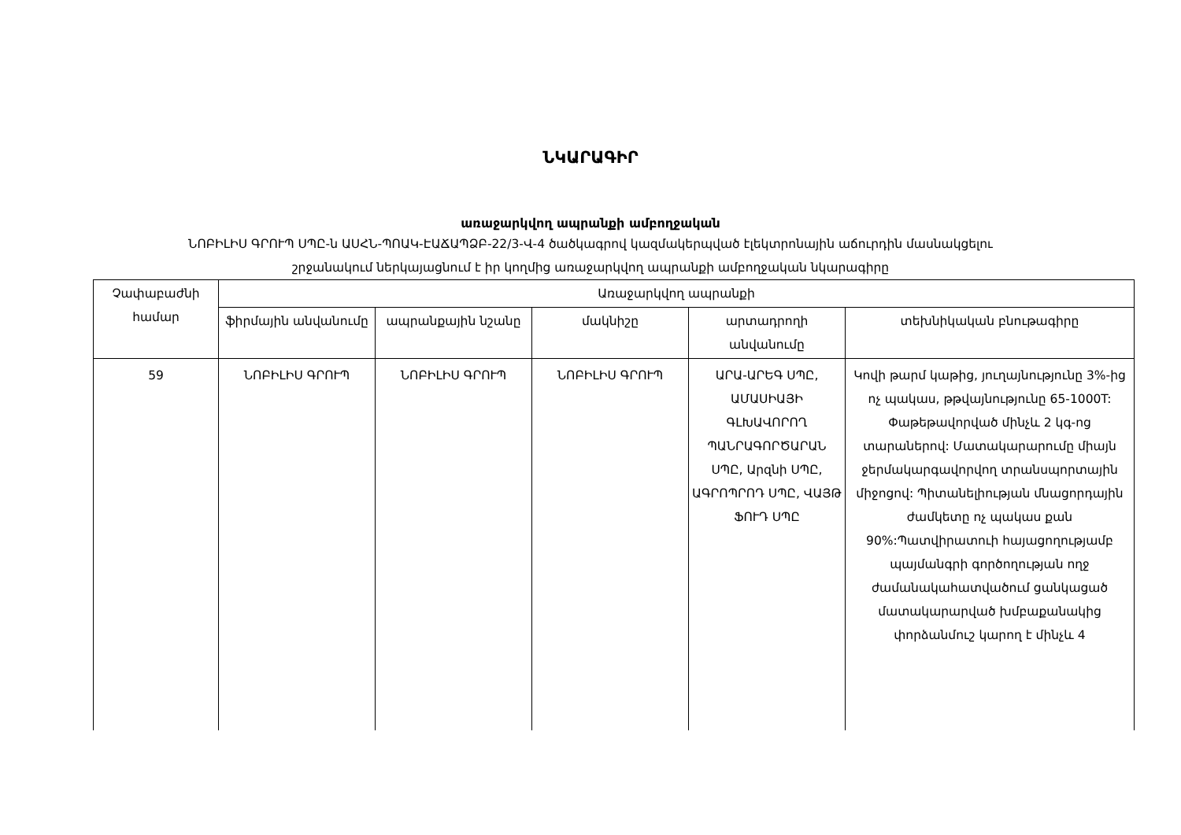ՆԿԱՐԱԳԻՐ
առաջարկվող ապրանքի ամբողջական
ՆՈԲԻԼԻՍ ԳՐՈՒՊ ՍՊԸ-ն ԱՍՀՆ-ՊՈԱԿ-ԷԱՃԱՊՁԲ-22/3-Վ-4 ծածկագրով կազմակերպված էլեկտրոնային աճուրդին մասնակցելու
շրջանակում ներկայացնում է իր կողմից առաջարկվող ապրանքի ամբողջական նկարագիրը
| Չափաբաժնի համար | Առաջարկվող ապրանքի | | | | |
| --- | --- | --- | --- | --- | --- |
| | ֆիրմային անվանումը | ապրանքային նշանը | մակնիշը | արտադրողի անվանումը | տեխնիկական բնութագիրը |
| 59 | ՆՈԲԻԼԻՍ ԳՐՈՒՊ | ՆՈԲԻԼԻՍ ԳՐՈՒՊ | ՆՈԲԻԼԻՍ ԳՐՈՒՊ | ԱՐԱ-ԱՐԵԳ ՍՊԸ, ԱՄԱՍԻԱՅԻ ԳԼԽԱՎՈՐՈՂ ՊԱՆՐԱԳՈՐԾԱՐԱՆ ՍՊԸ, Արզնի ՍՊԸ, ԱԳՐՈՊՐՈԴ ՍՊԸ, ՎԱՅԹ ՖՈՒԴ ՍՊԸ | Կովի թարմ կաթից, յուղայնությունը 3%-ից ոչ պակաս, թթվայնությունը 65-1000T: Փաթեթավորված մինչև 2 կգ-ոց տարաներով: Մատակարարումը միայն ջերմակարգավորվող տրանսպորտային միջոցով: Պիտանելիության մնացորդային ժամկետը ոչ պակաս քան 90%:Պատվիրատուի հայացողությամբ պայմանգրի գործողության ողջ ժամանակահատվածում ցանկացած մատակարարված խմբաքանակից փորձանմուշ կարող է մինչև 4 |